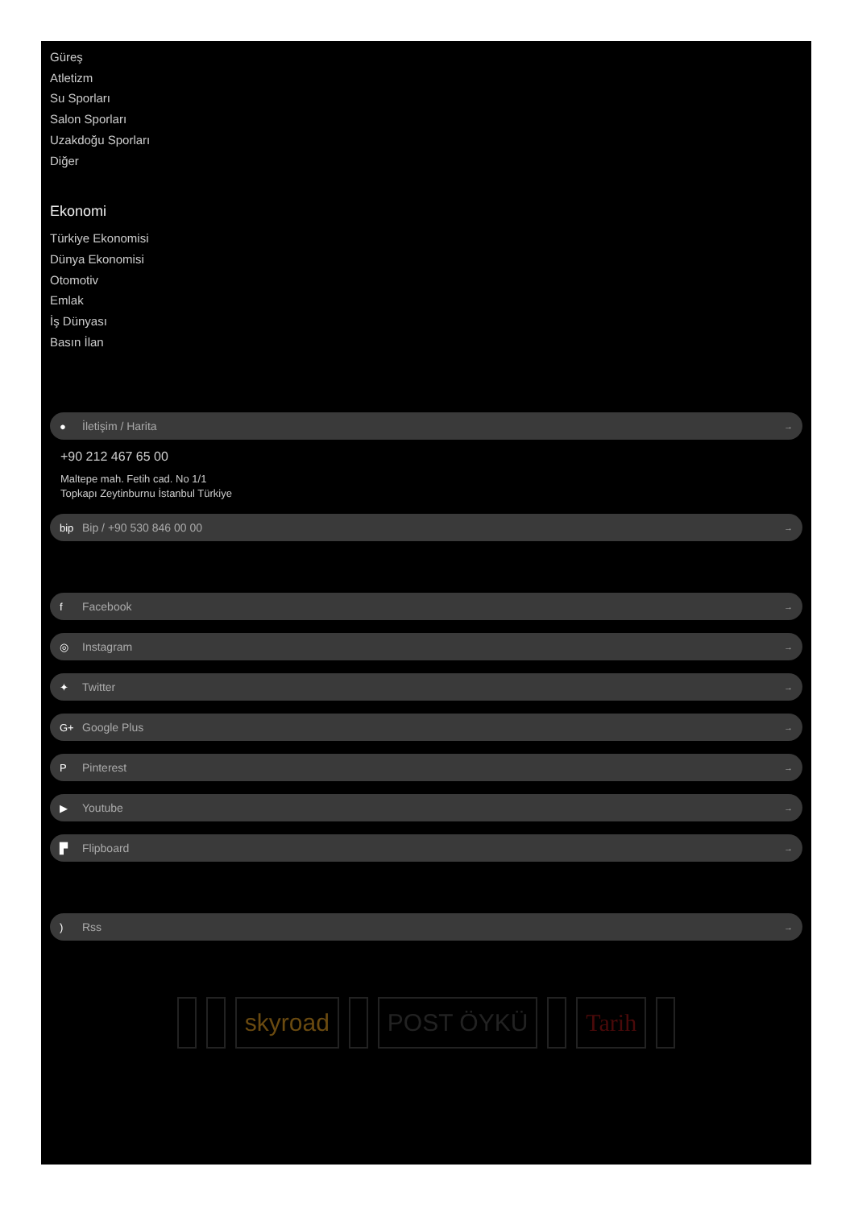Güreş
Atletizm
Su Sporları
Salon Sporları
Uzakdoğu Sporları
Diğer
Ekonomi
Türkiye Ekonomisi
Dünya Ekonomisi
Otomotiv
Emlak
İş Dünyası
Basın İlan
● İletişim / Harita →
+90 212 467 65 00
Maltepe mah. Fetih cad. No 1/1
Topkapı Zeytinburnu İstanbul Türkiye
bip Bip / +90 530 846 00 00 →
f Facebook →
◎ Instagram →
✦ Twitter →
G+ Google Plus →
P Pinterest →
▶ Youtube →
▛ Flipboard →
) Rss →
skyroad POST ÖYKÜ Tarih